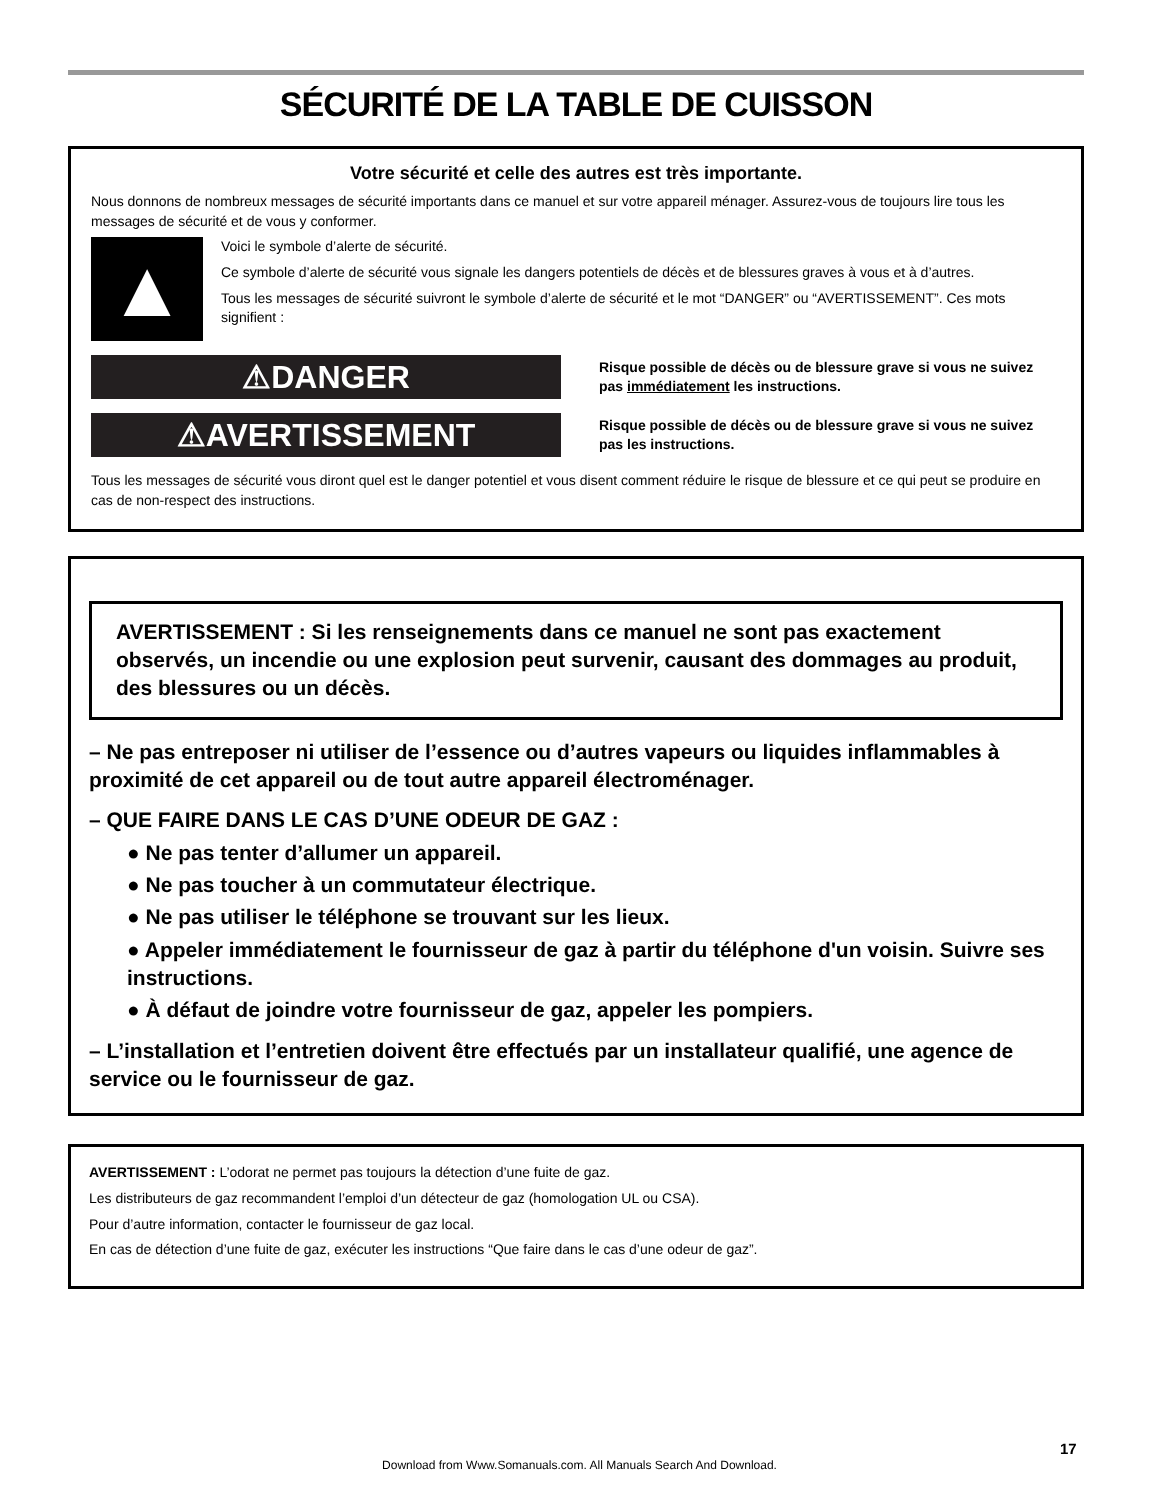SÉCURITÉ DE LA TABLE DE CUISSON
Votre sécurité et celle des autres est très importante.
Nous donnons de nombreux messages de sécurité importants dans ce manuel et sur votre appareil ménager. Assurez-vous de toujours lire tous les messages de sécurité et de vous y conformer.
▲
Voici le symbole d’alerte de sécurité.
Ce symbole d’alerte de sécurité vous signale les dangers potentiels de décès et de blessures graves à vous et à d’autres.
Tous les messages de sécurité suivront le symbole d’alerte de sécurité et le mot “DANGER” ou “AVERTISSEMENT”. Ces mots signifient :
⚠DANGER
Risque possible de décès ou de blessure grave si vous ne suivez pas immédiatement les instructions.
⚠AVERTISSEMENT
Risque possible de décès ou de blessure grave si vous ne suivez pas les instructions.
Tous les messages de sécurité vous diront quel est le danger potentiel et vous disent comment réduire le risque de blessure et ce qui peut se produire en cas de non-respect des instructions.
AVERTISSEMENT : Si les renseignements dans ce manuel ne sont pas exactement observés, un incendie ou une explosion peut survenir, causant des dommages au produit, des blessures ou un décès.
– Ne pas entreposer ni utiliser de l’essence ou d’autres vapeurs ou liquides inflammables à proximité de cet appareil ou de tout autre appareil électroménager.
– QUE FAIRE DANS LE CAS D’UNE ODEUR DE GAZ :
● Ne pas tenter d’allumer un appareil.
● Ne pas toucher à un commutateur électrique.
● Ne pas utiliser le téléphone se trouvant sur les lieux.
● Appeler immédiatement le fournisseur de gaz à partir du téléphone d'un voisin. Suivre ses instructions.
● À défaut de joindre votre fournisseur de gaz, appeler les pompiers.
– L’installation et l’entretien doivent être effectués par un installateur qualifié, une agence de service ou le fournisseur de gaz.
AVERTISSEMENT : L’odorat ne permet pas toujours la détection d’une fuite de gaz.
Les distributeurs de gaz recommandent l’emploi d’un détecteur de gaz (homologation UL ou CSA).
Pour d’autre information, contacter le fournisseur de gaz local.
En cas de détection d’une fuite de gaz, exécuter les instructions “Que faire dans le cas d’une odeur de gaz”.
17
Download from Www.Somanuals.com. All Manuals Search And Download.